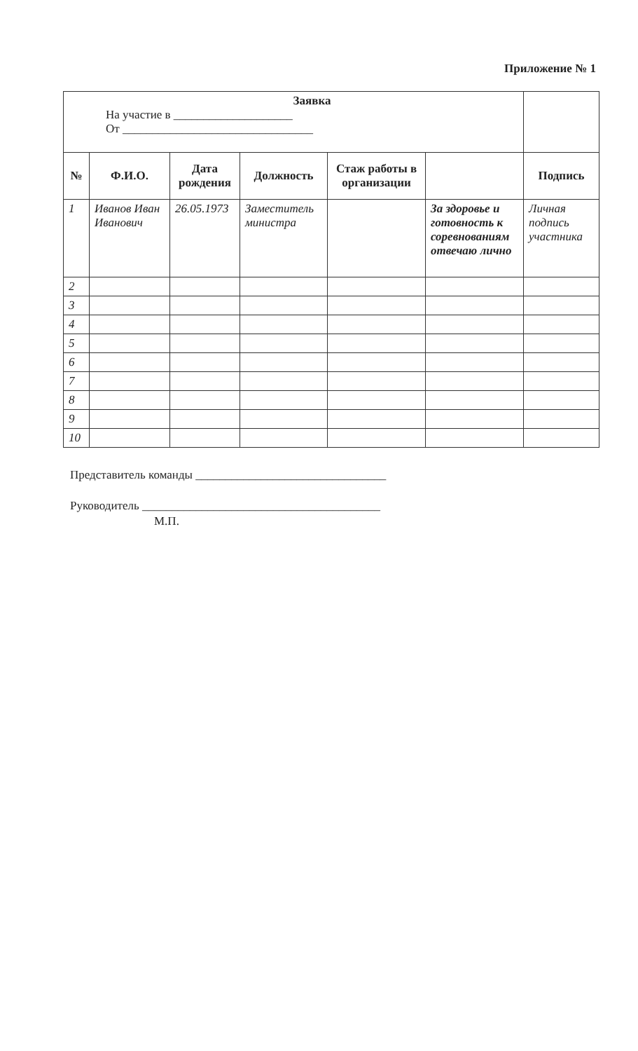Приложение № 1
| Заявка На участие в ____________________ От ________________________________ | | | | | | |
| № | Ф.И.О. | Дата рождения | Должность | Стаж работы в организации | | Подпись |
| 1 | Иванов Иван Иванович | 26.05.1973 | Заместитель министра | | За здоровье и готовность к соревнованиям отвечаю лично | Личная подпись участника |
| 2 | | | | | | |
| 3 | | | | | | |
| 4 | | | | | | |
| 5 | | | | | | |
| 6 | | | | | | |
| 7 | | | | | | |
| 8 | | | | | | |
| 9 | | | | | | |
| 10 | | | | | | |
Представитель команды ________________________________
Руководитель ________________________________________
М.П.